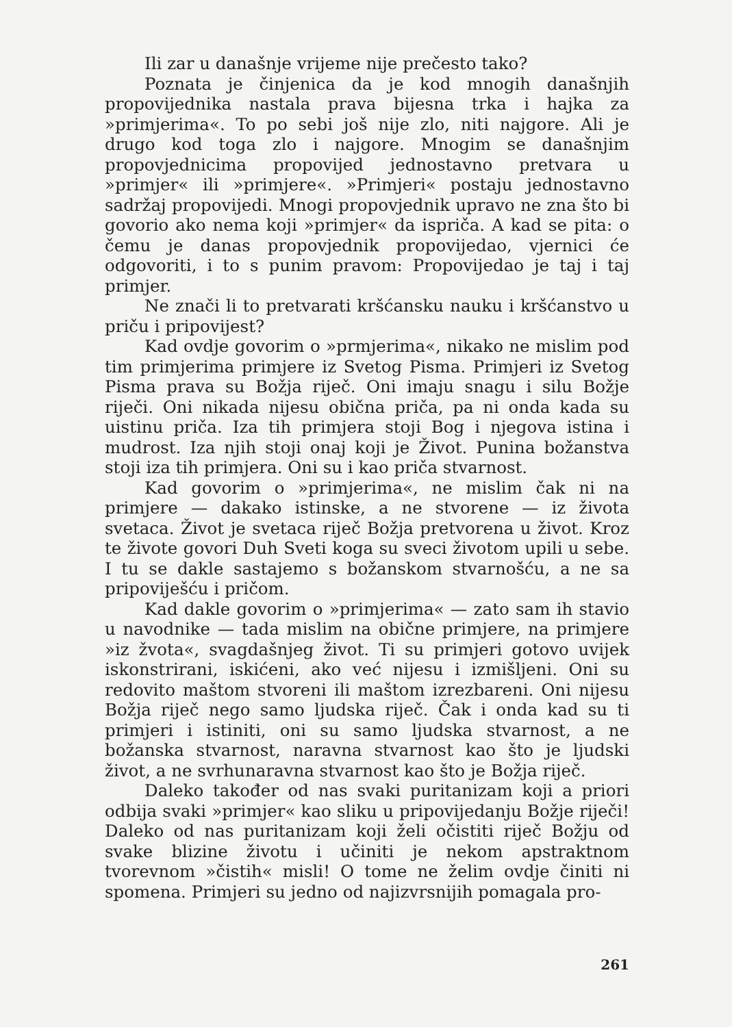Ili zar u današnje vrijeme nije prečesto tako?
Poznata je činjenica da je kod mnogih današnjih propovijednika nastala prava bijesna trka i hajka za »primjerima«. To po sebi još nije zlo, niti najgore. Ali je drugo kod toga zlo i najgore. Mnogim se današnjim propovjednicima propovijed jednostavno pretvara u »primjer« ili »primjere«. »Primjeri« postaju jednostavno sadržaj propovijedi. Mnogi propovjednik upravo ne zna što bi govorio ako nema koji »primjer« da ispriča. A kad se pita: o čemu je danas propovjednik propovijedao, vjernici će odgovoriti, i to s punim pravom: Propovijedao je taj i taj primjer.
Ne znači li to pretvarati kršćansku nauku i kršćanstvo u priču i pripovijest?
Kad ovdje govorim o »prmjerima«, nikako ne mislim pod tim primjerima primjere iz Svetog Pisma. Primjeri iz Svetog Pisma prava su Božja riječ. Oni imaju snagu i silu Božje riječi. Oni nikada nijesu obična priča, pa ni onda kada su uistinu priča. Iza tih primjera stoji Bog i njegova istina i mudrost. Iza njih stoji onaj koji je Život. Punina božanstva stoji iza tih primjera. Oni su i kao priča stvarnost.
Kad govorim o »primjerima«, ne mislim čak ni na primjere — dakako istinske, a ne stvorene — iz života svetaca. Život je svetaca riječ Božja pretvorena u život. Kroz te živote govori Duh Sveti koga su sveci životom upili u sebe. I tu se dakle sastajemo s božanskom stvarnošću, a ne sa pripoviješću i pričom.
Kad dakle govorim o »primjerima« — zato sam ih stavio u navodnike — tada mislim na obične primjere, na primjere »iz žvota«, svagdašnjeg život. Ti su primjeri gotovo uvijek iskonstrirani, iskićeni, ako već nijesu i izmišljeni. Oni su redovito maštom stvoreni ili maštom izrezbareni. Oni nijesu Božja riječ nego samo ljudska riječ. Čak i onda kad su ti primjeri i istiniti, oni su samo ljudska stvarnost, a ne božanska stvarnost, naravna stvarnost kao što je ljudski život, a ne svrhunaravna stvarnost kao što je Božja riječ.
Daleko također od nas svaki puritanizam koji a priori odbija svaki »primjer« kao sliku u pripovijedanju Božje riječi! Daleko od nas puritanizam koji želi očistiti riječ Božju od svake blizine životu i učiniti je nekom apstraktnom tvorevnom »čistih« misli! O tome ne želim ovdje činiti ni spomena. Primjeri su jedno od najizvrsnijih pomagala pro-
261